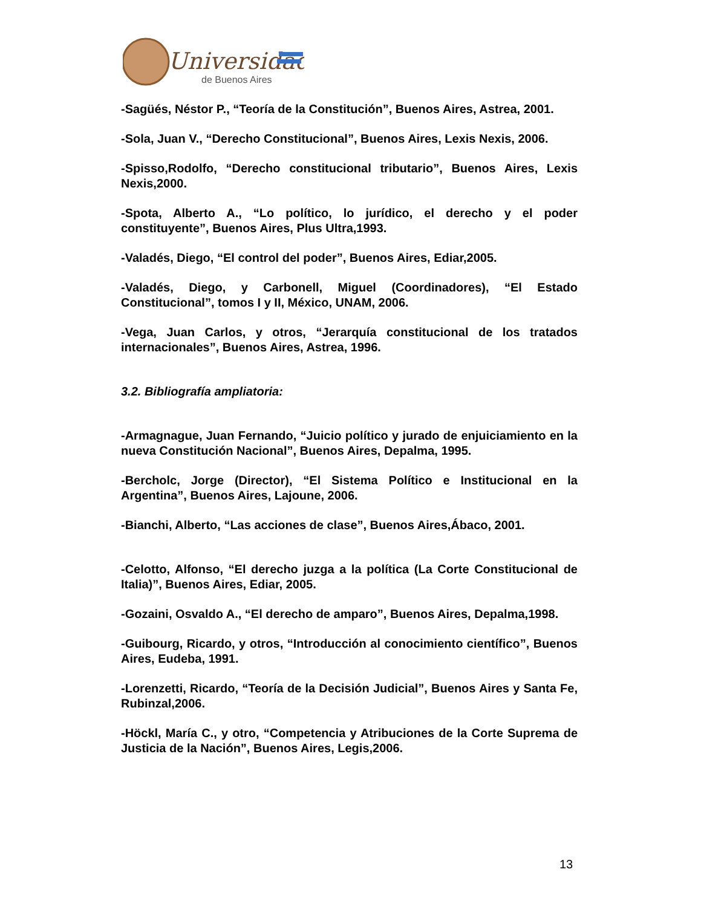Universidad
de Buenos Aires
-Sagüés, Néstor P., “Teoría de la Constitución”, Buenos Aires, Astrea, 2001.
-Sola, Juan V., “Derecho Constitucional”, Buenos Aires, Lexis Nexis, 2006.
-Spisso,Rodolfo, “Derecho constitucional tributario”, Buenos Aires, Lexis Nexis,2000.
-Spota, Alberto A., “Lo político, lo jurídico, el derecho y el poder constituyente”, Buenos Aires, Plus Ultra,1993.
-Valadés, Diego, “El control del poder”, Buenos Aires, Ediar,2005.
-Valadés, Diego, y Carbonell, Miguel (Coordinadores), “El Estado Constitucional”, tomos I y II, México, UNAM, 2006.
-Vega, Juan Carlos, y otros, “Jerarquía constitucional de los tratados internacionales”, Buenos Aires, Astrea, 1996.
3.2. Bibliografía ampliatoria:
-Armagnague, Juan Fernando, “Juicio político y jurado de enjuiciamiento en la nueva Constitución Nacional”, Buenos Aires, Depalma, 1995.
-Bercholc, Jorge (Director), “El Sistema Político e Institucional en la Argentina”, Buenos Aires, Lajoune, 2006.
-Bianchi, Alberto, “Las acciones de clase”, Buenos Aires,Ábaco, 2001.
-Celotto, Alfonso, “El derecho juzga a la política (La Corte Constitucional de Italia)”, Buenos Aires, Ediar, 2005.
-Gozaini, Osvaldo A., “El derecho de amparo”, Buenos Aires, Depalma,1998.
-Guibourg, Ricardo, y otros, “Introducción al conocimiento científico”, Buenos Aires, Eudeba, 1991.
-Lorenzetti, Ricardo, “Teoría de la Decisión Judicial”, Buenos Aires y Santa Fe, Rubinzal,2006.
-Höckl, María C., y otro, “Competencia y Atribuciones de la Corte Suprema de Justicia de la Nación”, Buenos Aires, Legis,2006.
13